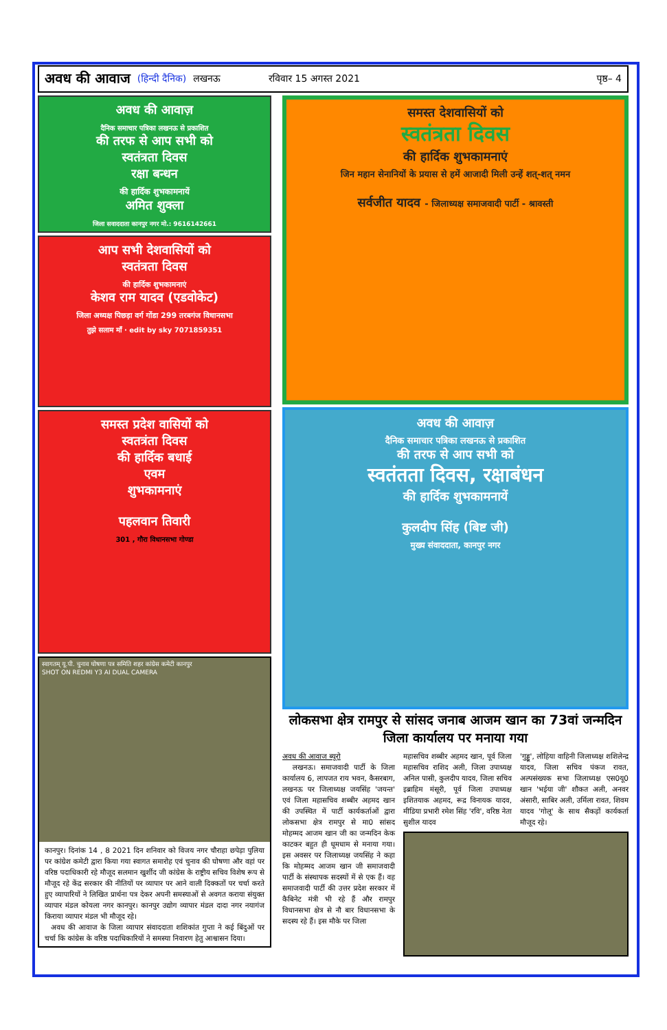अवध की आवाज (हिन्दी दैनिक) लखनऊ रविवार 15 अगस्त 2021 पृष्ठ– 4
अवध की आवाज़
दैनिक समाचार पत्रिका लखनऊ से प्रकाशित
की तरफ से आप सभी को
स्वतंत्रता दिवस
रक्षा बन्धन
की हार्दिक शुभकामनायें
अमित शुक्ला
जिला सवाददाता कानपुर नगर मो.: 9616142661
आप सभी देशवासियों को
स्वतंत्रता दिवस
की हार्दिक शुभकामनाएं
केशव राम यादव (एडवोकेट)
जिला अध्यक्ष पिछड़ा वर्ग गोंडा 299 तरबगंज विधानसभा
तुझे सलाम माँ · edit by sky 7071859351
समस्त प्रदेश वासियों को
स्वतत्रंता दिवस
की हार्दिक बधाई
एवम
शुभकामनाएं
पहलवान तिवारी
301 , गौरा विधानसभा गोण्डा
स्वागतम् यू.पी. चुनाव घोषणा पत्र समिति शहर कांग्रेस कमेटी कानपुर
SHOT ON REDMI Y3 AI DUAL CAMERA
कानपुर। दिनांक 14 , 8 2021 दिन शनिवार को विजय नगर चौराहा छपेड़ा पुलिया पर कांग्रेश कमेटी द्वारा किया गया स्वागत समारोह एवं चुनाव की घोषणा और वहां पर वरिष्ठ पदाधिकारी रहे मौजूद सलमान खुर्शीद जी कांग्रेस के राष्ट्रीय सचिव विशेष रूप से मौजूद रहे केंद्र सरकार की नीतियों पर व्यापार पर आने वाली दिक्कतों पर चर्चा करते हुए व्यापारियों ने लिखित प्रार्थना पत्र देकर अपनी समस्याओं से अवगत कराया संयुक्त व्यापार मंडल कोयला नगर कानपुर। कानपुर उद्योग व्यापार मंडल दादा नगर नयागंज किराया व्यापार मंडल भी मौजूद रहे।
अवध की आवाज के जिला व्यापार संवाददाता शशिकांत गुप्ता ने कई बिंदुओं पर चर्चा कि कांग्रेस के वरिष्ठ पदाधिकारियों ने समस्या निवारण हेतु आश्वासन दिया।
समस्त देशवासियों को
स्वतंत्रता दिवस
की हार्दिक शुभकामनाएं
जिन महान सेनानियों के प्रयास से हमें आजादी मिली उन्हें शत्-शत् नमन
सर्वजीत यादव - जिलाध्यक्ष समाजवादी पार्टी - श्रावस्ती
अवध की आवाज़
दैनिक समाचार पत्रिका लखनऊ से प्रकाशित
की तरफ से आप सभी को
स्वतंतता दिवस, रक्षाबंधन
की हार्दिक शुभकामनायें
कुलदीप सिंह (बिष्ट जी)
मुख्य संवाददाता, कानपुर नगर
लोकसभा क्षेत्र रामपुर से सांसद जनाब आजम खान का 73वां जन्मदिन जिला कार्यालय पर मनाया गया
अवध की आवाज ब्यूरो
लखनऊ। समाजवादी पार्टी के जिला कार्यालय 6, लापजत राय भवन, कैसरबाग, लखनऊ पर जिलाध्यक्ष जयसिंह 'जयन्त' एवं जिला महासचिव शब्बीर अहमद खान की उपस्थित में पार्टी कार्यकर्ताओं द्वारा लोकसभा क्षेत्र रामपुर से मा0 सांसद मोहम्मद आजम खान जी का जन्मदिन केक काटकर बहुत ही धूमधाम से मनाया गया। इस अवसर पर जिलाध्यक्ष जयसिंह ने कहा कि मोहम्मद आजम खान जी समाजवादी पार्टी के संस्थापक सदस्यों में से एक हैं। वह समाजवादी पार्टी की उत्तर प्रदेश सरकार में कैबिनेट मंत्री भी रहे हैं और रामपुर विधानसभा क्षेत्र से नौ बार विधानसभा के सदस्य रहे हैं। इस मौके पर जिला
महासचिव शब्बीर अहमद खान, पूर्व जिला महासचिव राशिद अली, जिला उपाध्यक्ष अनिल पासी, कुलदीप यादव, जिला सचिव इब्राहिम मंसूरी, पूर्व जिला उपाध्यक्ष इशितयाक अहमद, रूद्र विनायक यादव, मीडिया प्रभारी रमेश सिंह 'रवि', वरिष्ठ नेता सुशील यादव
'गुड्डू', लोहिया वाहिनी जिलाध्यक्ष शशिलेन्द्र यादव, जिला सचिव पंकज रावत, अल्पसंख्यक सभा जिलाध्यक्ष एस0यू0 खान 'भईया जी' शौकत अली, अनवर अंसारी, साबिर अली, उर्मिला रावत, शिवम यादव 'गोलू' के साथ सैकड़ों कार्यकर्ता मौजूद रहे।